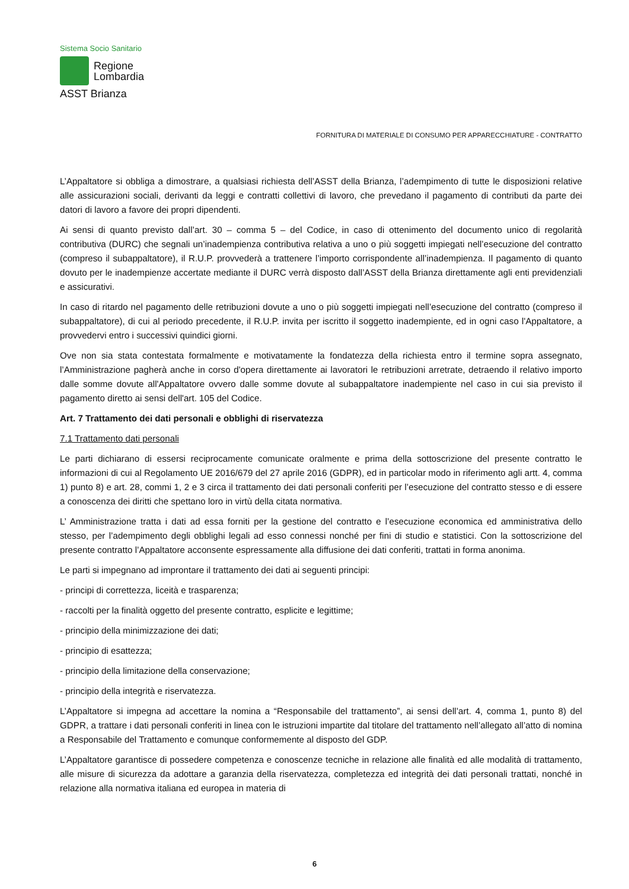Sistema Socio Sanitario
Regione
Lombardia
ASST Brianza
FORNITURA DI MATERIALE DI CONSUMO PER APPARECCHIATURE - CONTRATTO
L’Appaltatore si obbliga a dimostrare, a qualsiasi richiesta dell’ASST della Brianza, l’adempimento di tutte le disposizioni relative alle assicurazioni sociali, derivanti da leggi e contratti collettivi di lavoro, che prevedano il pagamento di contributi da parte dei datori di lavoro a favore dei propri dipendenti.
Ai sensi di quanto previsto dall’art. 30 – comma 5 – del Codice, in caso di ottenimento del documento unico di regolarità contributiva (DURC) che segnali un’inadempienza contributiva relativa a uno o più soggetti impiegati nell’esecuzione del contratto (compreso il subappaltatore), il R.U.P. provvederà a trattenere l’importo corrispondente all’inadempienza. Il pagamento di quanto dovuto per le inadempienze accertate mediante il DURC verrà disposto dall’ASST della Brianza direttamente agli enti previdenziali e assicurativi.
In caso di ritardo nel pagamento delle retribuzioni dovute a uno o più soggetti impiegati nell’esecuzione del contratto (compreso il subappaltatore), di cui al periodo precedente, il R.U.P. invita per iscritto il soggetto inadempiente, ed in ogni caso l'Appaltatore, a provvedervi entro i successivi quindici giorni.
Ove non sia stata contestata formalmente e motivatamente la fondatezza della richiesta entro il termine sopra assegnato, l’Amministrazione pagherà anche in corso d'opera direttamente ai lavoratori le retribuzioni arretrate, detraendo il relativo importo dalle somme dovute all'Appaltatore ovvero dalle somme dovute al subappaltatore inadempiente nel caso in cui sia previsto il pagamento diretto ai sensi dell'art. 105 del Codice.
Art. 7 Trattamento dei dati personali e obblighi di riservatezza
7.1 Trattamento dati personali
Le parti dichiarano di essersi reciprocamente comunicate oralmente e prima della sottoscrizione del presente contratto le informazioni di cui al Regolamento UE 2016/679 del 27 aprile 2016 (GDPR), ed in particolar modo in riferimento agli artt. 4, comma 1) punto 8) e art. 28, commi 1, 2 e 3 circa il trattamento dei dati personali conferiti per l’esecuzione del contratto stesso e di essere a conoscenza dei diritti che spettano loro in virtù della citata normativa.
L’ Amministrazione tratta i dati ad essa forniti per la gestione del contratto e l’esecuzione economica ed amministrativa dello stesso, per l’adempimento degli obblighi legali ad esso connessi nonché per fini di studio e statistici. Con la sottoscrizione del presente contratto l’Appaltatore acconsente espressamente alla diffusione dei dati conferiti, trattati in forma anonima.
Le parti si impegnano ad improntare il trattamento dei dati ai seguenti principi:
- principi di correttezza, liceità e trasparenza;
- raccolti per la finalità oggetto del presente contratto, esplicite e legittime;
- principio della minimizzazione dei dati;
- principio di esattezza;
- principio della limitazione della conservazione;
- principio della integrità e riservatezza.
L’Appaltatore si impegna ad accettare la nomina a “Responsabile del trattamento”, ai sensi dell’art. 4, comma 1, punto 8) del GDPR, a trattare i dati personali conferiti in linea con le istruzioni impartite dal titolare del trattamento nell’allegato all’atto di nomina a Responsabile del Trattamento e comunque conformemente al disposto del GDP.
L’Appaltatore garantisce di possedere competenza e conoscenze tecniche in relazione alle finalità ed alle modalità di trattamento, alle misure di sicurezza da adottare a garanzia della riservatezza, completezza ed integrità dei dati personali trattati, nonché in relazione alla normativa italiana ed europea in materia di
6